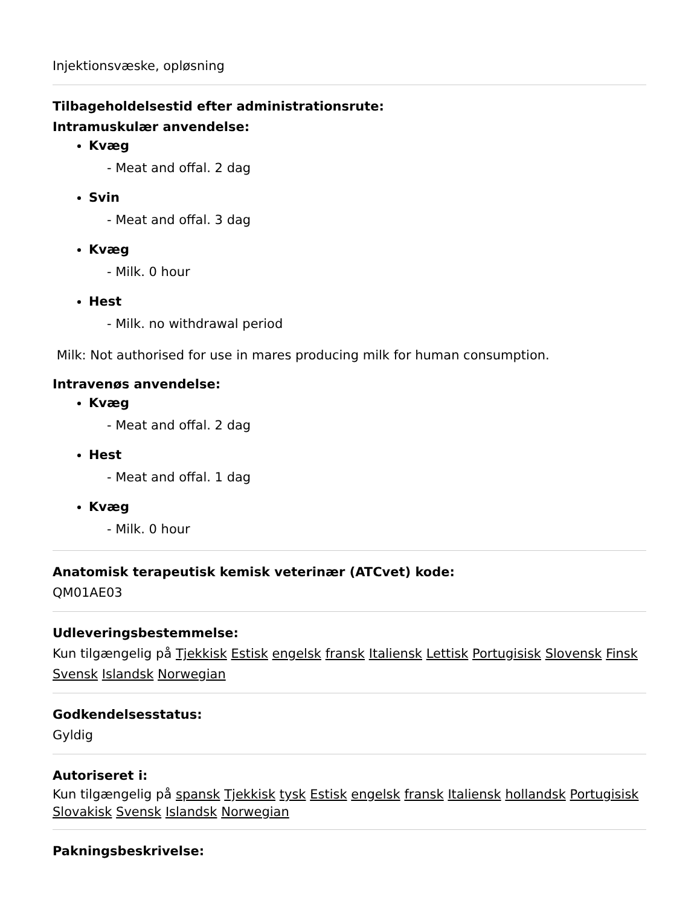Injektionsvæske, opløsning
Tilbageholdelsestid efter administrationsrute:
Intramuskulær anvendelse:
Kvæg
- Meat and offal. 2 dag
Svin
- Meat and offal. 3 dag
Kvæg
- Milk. 0 hour
Hest
- Milk. no withdrawal period
Milk: Not authorised for use in mares producing milk for human consumption.
Intravenøs anvendelse:
Kvæg
- Meat and offal. 2 dag
Hest
- Meat and offal. 1 dag
Kvæg
- Milk. 0 hour
Anatomisk terapeutisk kemisk veterinær (ATCvet) kode:
QM01AE03
Udleveringsbestemmelse:
Kun tilgængelig på Tjekkisk Estisk engelsk fransk Italiensk Lettisk Portugisisk Slovensk Finsk Svensk Islandsk Norwegian
Godkendelsesstatus:
Gyldig
Autoriseret i:
Kun tilgængelig på spansk Tjekkisk tysk Estisk engelsk fransk Italiensk hollandsk Portugisisk Slovakisk Svensk Islandsk Norwegian
Pakningsbeskrivelse: